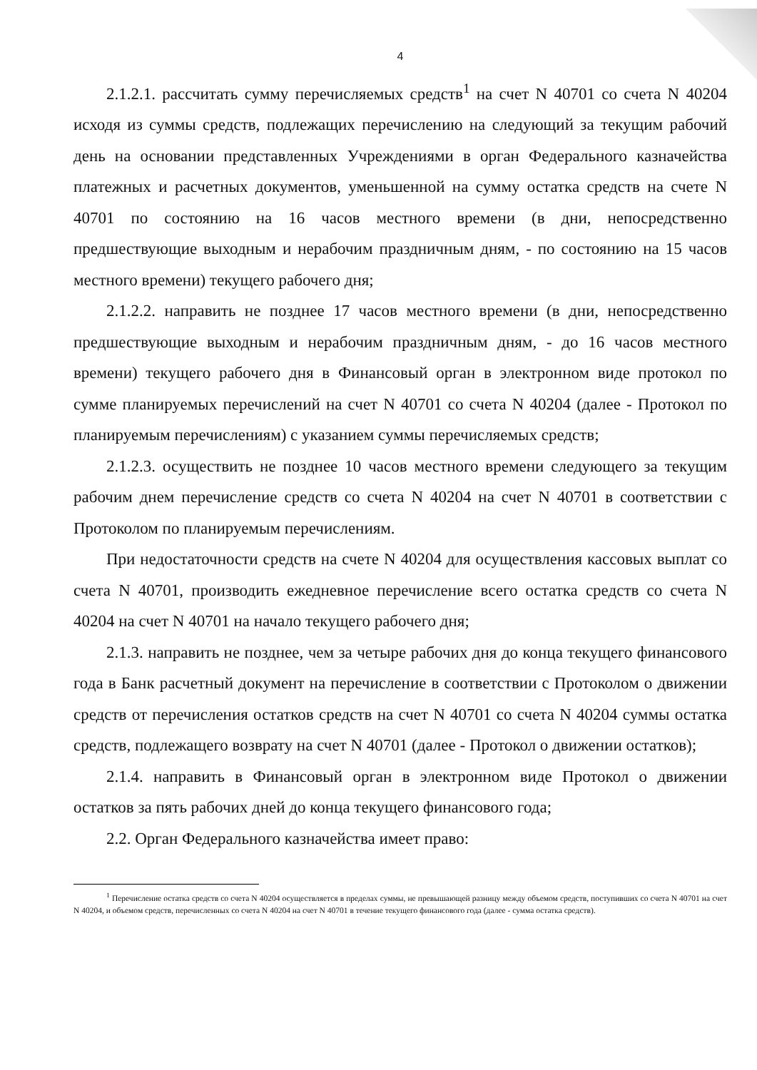4
2.1.2.1. рассчитать сумму перечисляемых средств<sup>1</sup> на счет N 40701 со счета N 40204 исходя из суммы средств, подлежащих перечислению на следующий за текущим рабочий день на основании представленных Учреждениями в орган Федерального казначейства платежных и расчетных документов, уменьшенной на сумму остатка средств на счете N 40701 по состоянию на 16 часов местного времени (в дни, непосредственно предшествующие выходным и нерабочим праздничным дням, - по состоянию на 15 часов местного времени) текущего рабочего дня;
2.1.2.2. направить не позднее 17 часов местного времени (в дни, непосредственно предшествующие выходным и нерабочим праздничным дням, - до 16 часов местного времени) текущего рабочего дня в Финансовый орган в электронном виде протокол по сумме планируемых перечислений на счет N 40701 со счета N 40204 (далее - Протокол по планируемым перечислениям) с указанием суммы перечисляемых средств;
2.1.2.3. осуществить не позднее 10 часов местного времени следующего за текущим рабочим днем перечисление средств со счета N 40204 на счет N 40701 в соответствии с Протоколом по планируемым перечислениям.
При недостаточности средств на счете N 40204 для осуществления кассовых выплат со счета N 40701, производить ежедневное перечисление всего остатка средств со счета N 40204 на счет N 40701 на начало текущего рабочего дня;
2.1.3. направить не позднее, чем за четыре рабочих дня до конца текущего финансового года в Банк расчетный документ на перечисление в соответствии с Протоколом о движении средств от перечисления остатков средств на счет N 40701 со счета N 40204 суммы остатка средств, подлежащего возврату на счет N 40701 (далее - Протокол о движении остатков);
2.1.4. направить в Финансовый орган в электронном виде Протокол о движении остатков за пять рабочих дней до конца текущего финансового года;
2.2. Орган Федерального казначейства имеет право:
<sup>1</sup> Перечисление остатка средств со счета N 40204 осуществляется в пределах суммы, не превышающей разницу между объемом средств, поступивших со счета N 40701 на счет N 40204, и объемом средств, перечисленных со счета N 40204 на счет N 40701 в течение текущего финансового года (далее - сумма остатка средств).